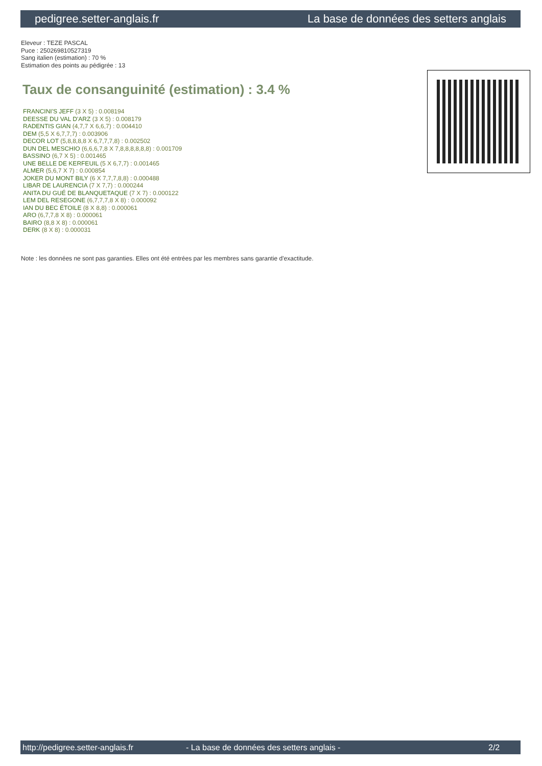pedigree.setter-anglais.fr La base de données des setters anglais
Eleveur : TEZE PASCAL
Puce : 250269810527319
Sang italien (estimation) : 70 %
Estimation des points au pédigrée : 13
Taux de consanguinité (estimation) : 3.4 %
FRANCINI'S JEFF (3 X 5) : 0.008194
DEESSE DU VAL D'ARZ (3 X 5) : 0.008179
RADENTIS GIAN (4,7,7 X 6,6,7) : 0.004410
DEM (5,5 X 6,7,7,7) : 0.003906
DECOR LOT (5,8,8,8,8 X 6,7,7,7,8) : 0.002502
DUN DEL MESCHIO (6,6,6,7,8 X 7,8,8,8,8,8,8) : 0.001709
BASSINO (6,7 X 5) : 0.001465
UNE BELLE DE KERFEUIL (5 X 6,7,7) : 0.001465
ALMER (5,6,7 X 7) : 0.000854
JOKER DU MONT BILY (6 X 7,7,7,8,8) : 0.000488
LIBAR DE LAURENCIA (7 X 7,7) : 0.000244
ANITA DU GUÉ DE BLANQUETAQUE (7 X 7) : 0.000122
LEM DEL RESEGONE (6,7,7,7,8 X 8) : 0.000092
IAN DU BEC ÉTOILE (8 X 8,8) : 0.000061
ARO (6,7,7,8 X 8) : 0.000061
BAIRO (8,8 X 8) : 0.000061
DERK (8 X 8) : 0.000031
Note : les données ne sont pas garanties. Elles ont été entrées par les membres sans garantie d'exactitude.
http://pedigree.setter-anglais.fr - La base de données des setters anglais - 2/2